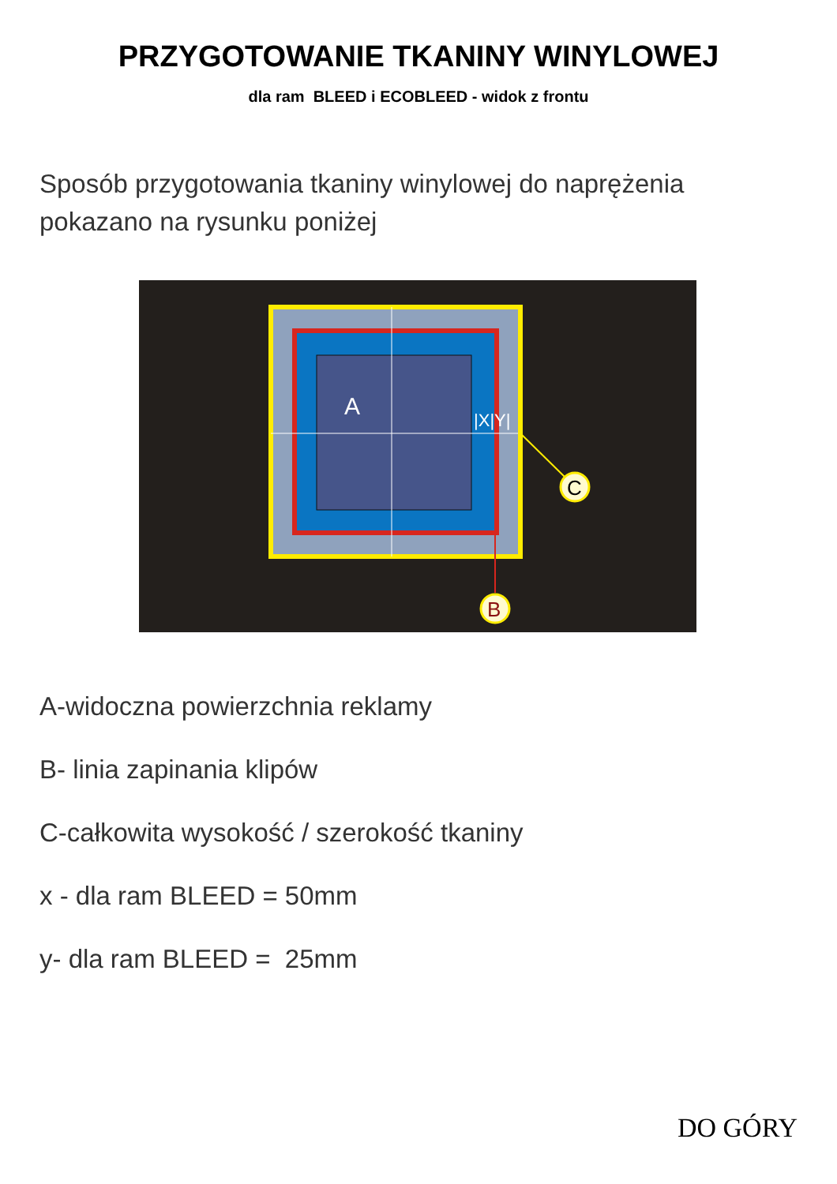PRZYGOTOWANIE TKANINY WINYLOWEJ
dla ram BLEED i ECOBLEED - widok z frontu
Sposób przygotowania tkaniny winylowej do naprężenia
pokazano na rysunku poniżej
A
|X|Y|
C
B
A-widoczna powierzchnia reklamy
B- linia zapinania klipów
C-całkowita wysokość / szerokość tkaniny
x - dla ram BLEED = 50mm
y- dla ram BLEED = 25mm
DO GÓRY